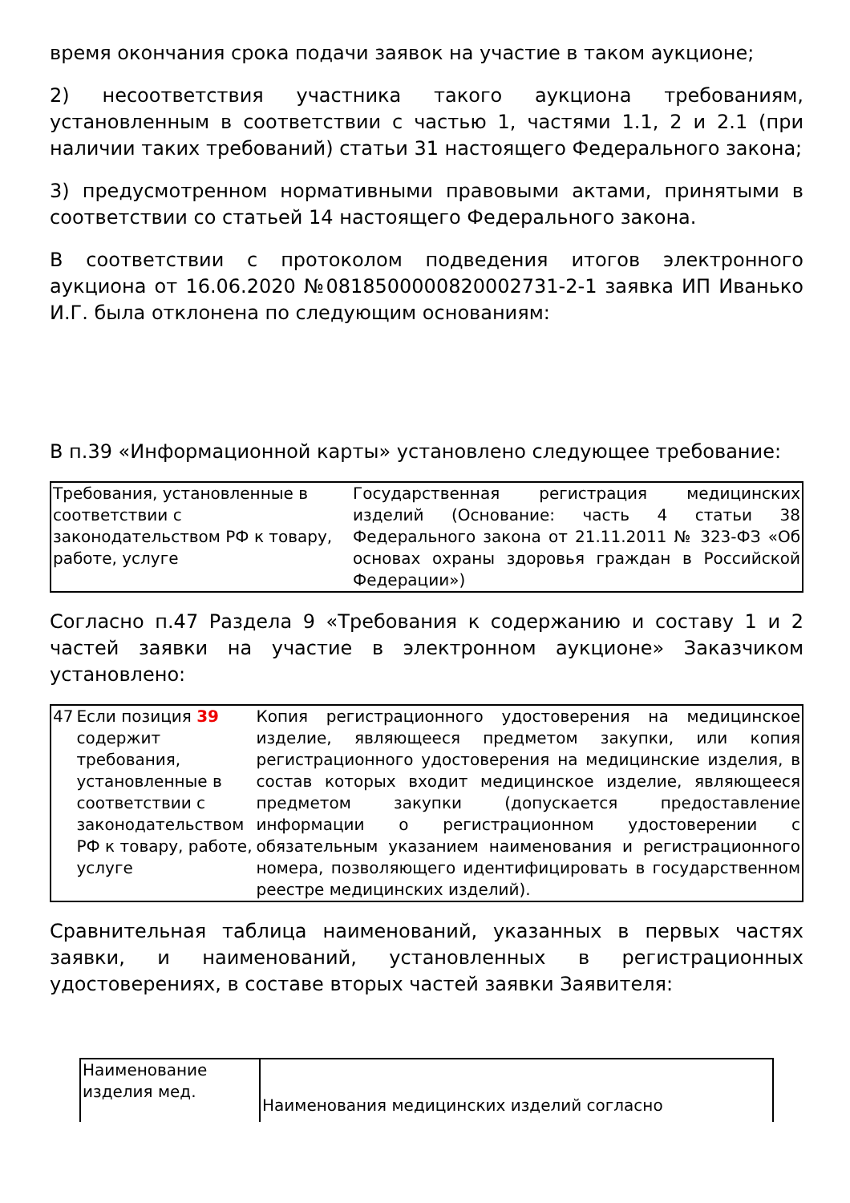время окончания срока подачи заявок на участие в таком аукционе;
2) несоответствия участника такого аукциона требованиям, установленным в соответствии с частью 1, частями 1.1, 2 и 2.1 (при наличии таких требований) статьи 31 настоящего Федерального закона;
3) предусмотренном нормативными правовыми актами, принятыми в соответствии со статьей 14 настоящего Федерального закона.
В соответствии с протоколом подведения итогов электронного аукциона от 16.06.2020 №0818500000820002731-2-1 заявка ИП Иванько И.Г. была отклонена по следующим основаниям:
В п.39 «Информационной карты» установлено следующее требование:
| Требования, установленные в соответствии с законодательством РФ к товару, работе, услуге | Государственная регистрация медицинских изделий (Основание: часть 4 статьи 38 Федерального закона от 21.11.2011 № 323-ФЗ «Об основах охраны здоровья граждан в Российской Федерации») |
Согласно п.47 Раздела 9 «Требования к содержанию и составу 1 и 2 частей заявки на участие в электронном аукционе» Заказчиком установлено:
| 47 | Если позиция 39 содержит требования, установленные в соответствии с законодательством РФ к товару, работе, услуге | Копия регистрационного удостоверения на медицинское изделие, являющееся предметом закупки, или копия регистрационного удостоверения на медицинские изделия, в состав которых входит медицинское изделие, являющееся предметом закупки (допускается предоставление информации о регистрационном удостоверении с обязательным указанием наименования и регистрационного номера, позволяющего идентифицировать в государственном реестре медицинских изделий). |
Сравнительная таблица наименований, указанных в первых частях заявки, и наименований, установленных в регистрационных удостоверениях, в составе вторых частей заявки Заявителя:
| Наименование изделия мед. | Наименования медицинских изделий согласно |